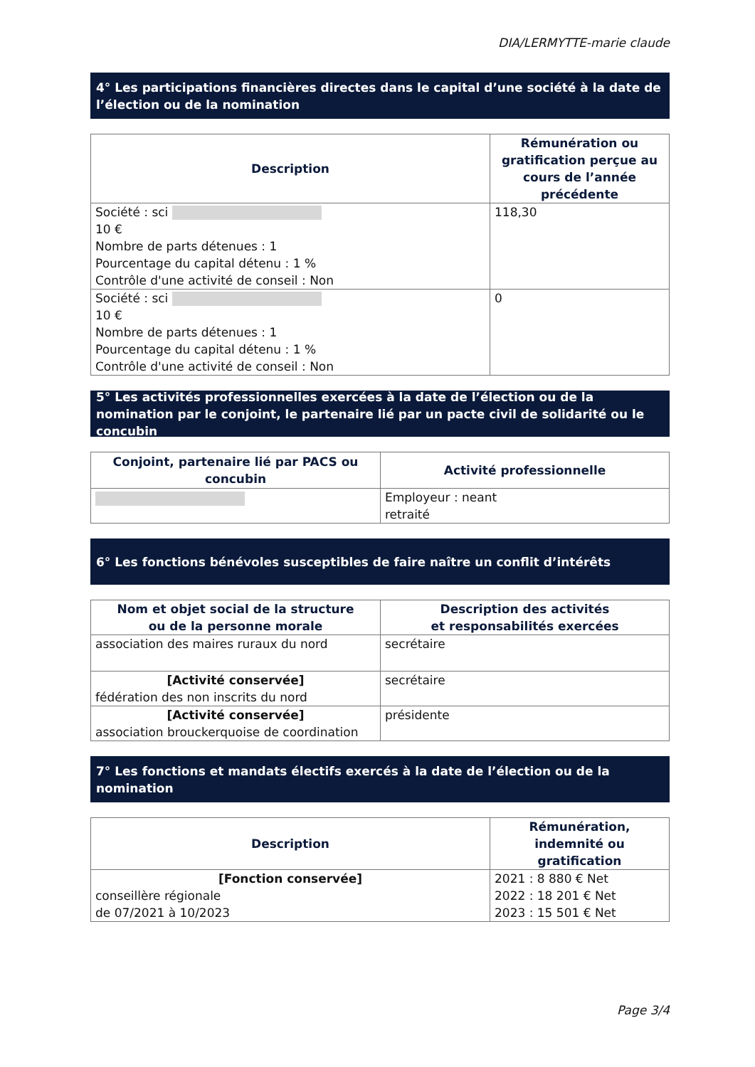DIA/LERMYTTE-marie claude
4° Les participations financières directes dans le capital d’une société à la date de l’élection ou de la nomination
| Description | Rémunération ou gratification perçue au cours de l’année précédente |
| --- | --- |
| Société : sci 10 € Nombre de parts détenues : 1 Pourcentage du capital détenu : 1 % Contrôle d'une activité de conseil : Non | 118,30 |
| Société : sci 10 € Nombre de parts détenues : 1 Pourcentage du capital détenu : 1 % Contrôle d'une activité de conseil : Non | 0 |
5° Les activités professionnelles exercées à la date de l’élection ou de la nomination par le conjoint, le partenaire lié par un pacte civil de solidarité ou le concubin
| Conjoint, partenaire lié par PACS ou concubin | Activité professionnelle |
| --- | --- |
| | Employeur : neant retraité |
6° Les fonctions bénévoles susceptibles de faire naître un conflit d’intérêts
| Nom et objet social de la structure ou de la personne morale | Description des activités et responsabilités exercées |
| --- | --- |
| association des maires ruraux du nord | secrétaire |
| [Activité conservée] fédération des non inscrits du nord | secrétaire |
| [Activité conservée] association brouckerquoise de coordination | présidente |
7° Les fonctions et mandats électifs exercés à la date de l’élection ou de la nomination
| Description | Rémunération, indemnité ou gratification |
| --- | --- |
| [Fonction conservée] conseillère régionale de 07/2021 à 10/2023 | 2021 : 8 880 € Net 2022 : 18 201 € Net 2023 : 15 501 € Net |
Page 3/4